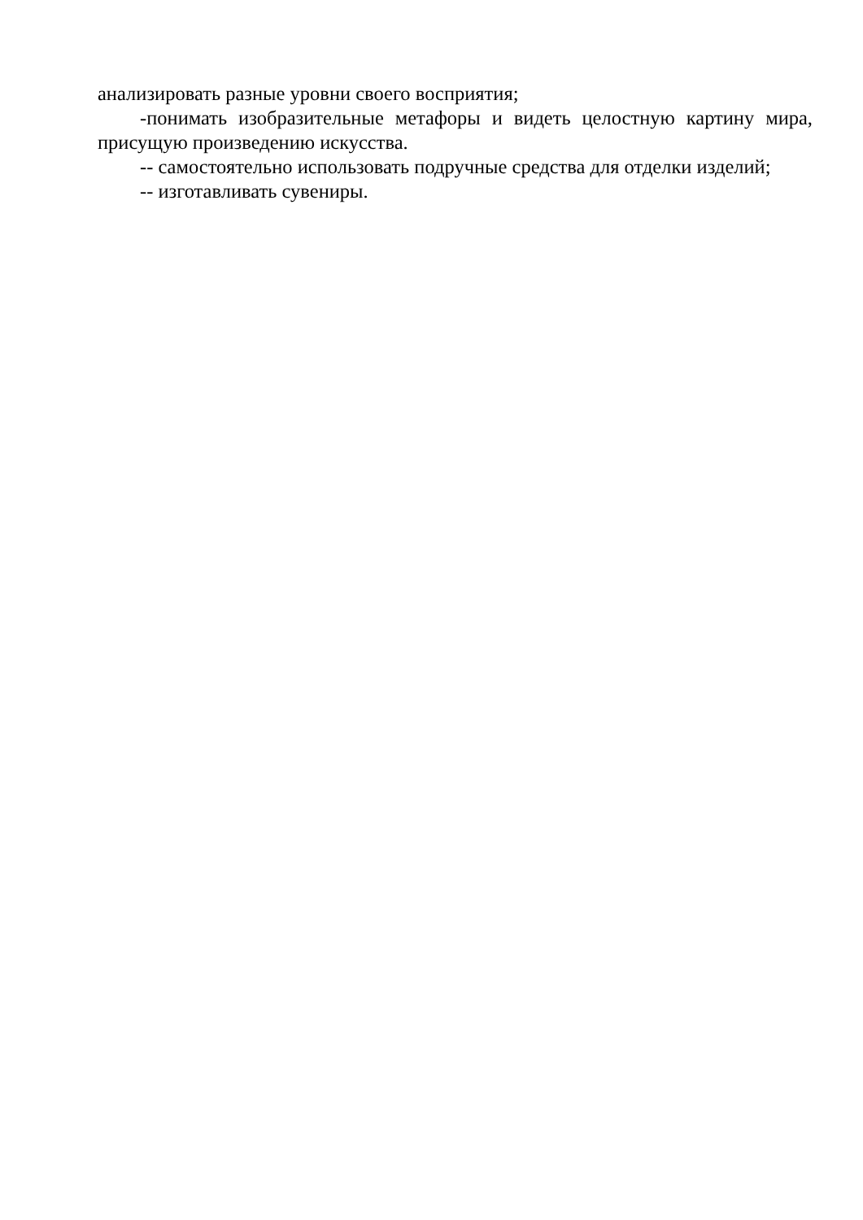анализировать разные уровни своего восприятия;
-понимать изобразительные метафоры и видеть целостную картину мира, присущую произведению искусства.
-- самостоятельно использовать подручные средства для отделки изделий;
-- изготавливать сувениры.